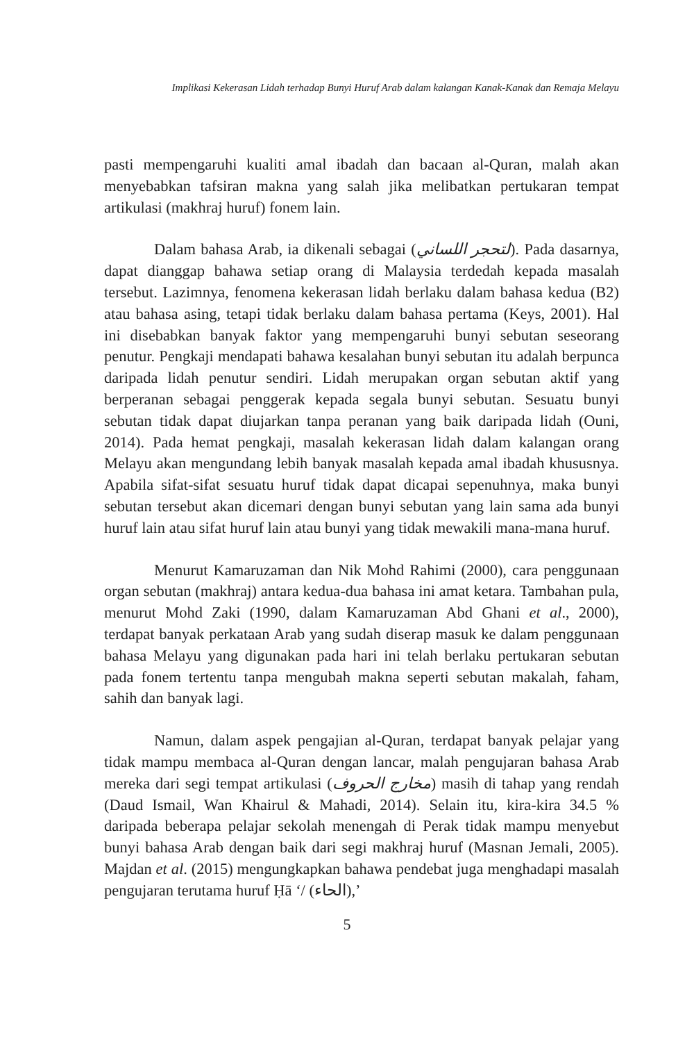Implikasi Kekerasan Lidah terhadap Bunyi Huruf Arab dalam kalangan Kanak-Kanak dan Remaja Melayu
pasti mempengaruhi kualiti amal ibadah dan bacaan al-Quran, malah akan menyebabkan tafsiran makna yang salah jika melibatkan pertukaran tempat artikulasi (makhraj huruf) fonem lain.
Dalam bahasa Arab, ia dikenali sebagai (لتحجر اللساني). Pada dasarnya, dapat dianggap bahawa setiap orang di Malaysia terdedah kepada masalah tersebut. Lazimnya, fenomena kekerasan lidah berlaku dalam bahasa kedua (B2) atau bahasa asing, tetapi tidak berlaku dalam bahasa pertama (Keys, 2001). Hal ini disebabkan banyak faktor yang mempengaruhi bunyi sebutan seseorang penutur. Pengkaji mendapati bahawa kesalahan bunyi sebutan itu adalah berpunca daripada lidah penutur sendiri. Lidah merupakan organ sebutan aktif yang berperanan sebagai penggerak kepada segala bunyi sebutan. Sesuatu bunyi sebutan tidak dapat diujarkan tanpa peranan yang baik daripada lidah (Ouni, 2014). Pada hemat pengkaji, masalah kekerasan lidah dalam kalangan orang Melayu akan mengundang lebih banyak masalah kepada amal ibadah khususnya. Apabila sifat-sifat sesuatu huruf tidak dapat dicapai sepenuhnya, maka bunyi sebutan tersebut akan dicemari dengan bunyi sebutan yang lain sama ada bunyi huruf lain atau sifat huruf lain atau bunyi yang tidak mewakili mana-mana huruf.
Menurut Kamaruzaman dan Nik Mohd Rahimi (2000), cara penggunaan organ sebutan (makhraj) antara kedua-dua bahasa ini amat ketara. Tambahan pula, menurut Mohd Zaki (1990, dalam Kamaruzaman Abd Ghani et al., 2000), terdapat banyak perkataan Arab yang sudah diserap masuk ke dalam penggunaan bahasa Melayu yang digunakan pada hari ini telah berlaku pertukaran sebutan pada fonem tertentu tanpa mengubah makna seperti sebutan makalah, faham, sahih dan banyak lagi.
Namun, dalam aspek pengajian al-Quran, terdapat banyak pelajar yang tidak mampu membaca al-Quran dengan lancar, malah pengujaran bahasa Arab mereka dari segi tempat artikulasi (مخارج الحروف) masih di tahap yang rendah (Daud Ismail, Wan Khairul & Mahadi, 2014). Selain itu, kira-kira 34.5 % daripada beberapa pelajar sekolah menengah di Perak tidak mampu menyebut bunyi bahasa Arab dengan baik dari segi makhraj huruf (Masnan Jemali, 2005). Majdan et al. (2015) mengungkapkan bahawa pendebat juga menghadapi masalah pengujaran terutama huruf Ḥā ‘/ (الحاء),’
5